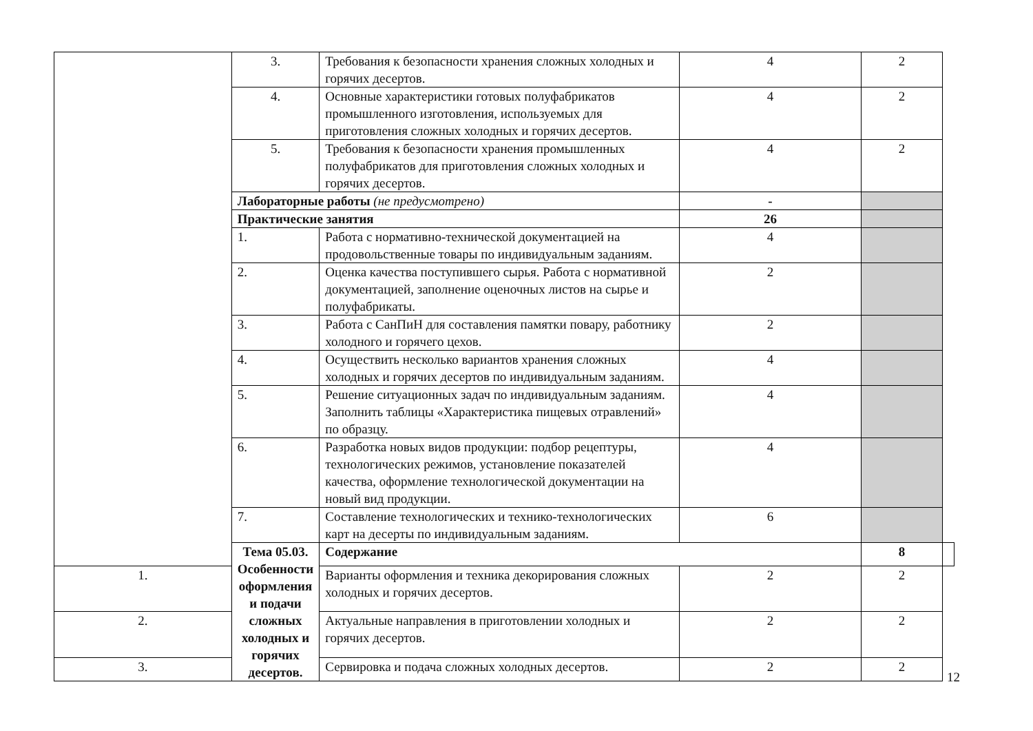| | 3. | Требования к безопасности хранения сложных холодных и горячих десертов. | 4 | 2 | |
| | 4. | Основные характеристики готовых полуфабрикатов промышленного изготовления, используемых для приготовления сложных холодных и горячих десертов. | 4 | 2 | |
| | 5. | Требования к безопасности хранения промышленных полуфабрикатов для приготовления сложных холодных и горячих десертов. | 4 | 2 | |
| | Лабораторные работы (не предусмотрено) | | - | | |
| | Практические занятия | | 26 | | |
| | 1. | Работа с нормативно-технической документацией на продовольственные товары по индивидуальным заданиям. | 4 | | |
| | 2. | Оценка качества поступившего сырья. Работа с нормативной документацией, заполнение оценочных листов на сырье и полуфабрикаты. | 2 | | |
| | 3. | Работа с СанПиН для составления памятки повару, работнику холодного и горячего цехов. | 2 | | |
| | 4. | Осуществить несколько вариантов хранения сложных холодных и горячих десертов по индивидуальным заданиям. | 4 | | |
| | 5. | Решение ситуационных задач по индивидуальным заданиям. Заполнить таблицы «Характеристика пищевых отравлений» по образцу. | 4 | | |
| | 6. | Разработка новых видов продукции: подбор рецептуры, технологических режимов, установление показателей качества, оформление технологической документации на новый вид продукции. | 4 | | |
| | 7. | Составление технологических и технико-технологических карт на десерты по индивидуальным заданиям. | 6 | | |
| | Тема 05.03. Особенности оформления и подачи сложных холодных и горячих десертов. | Содержание | | 8 | |
| 1. | | Варианты оформления и техника декорирования сложных холодных и горячих десертов. | 2 | 2 | |
| 2. | | Актуальные направления в приготовлении холодных и горячих десертов. | 2 | 2 | |
| 3. | | Сервировка и подача сложных холодных десертов. | 2 | 2 | |
12